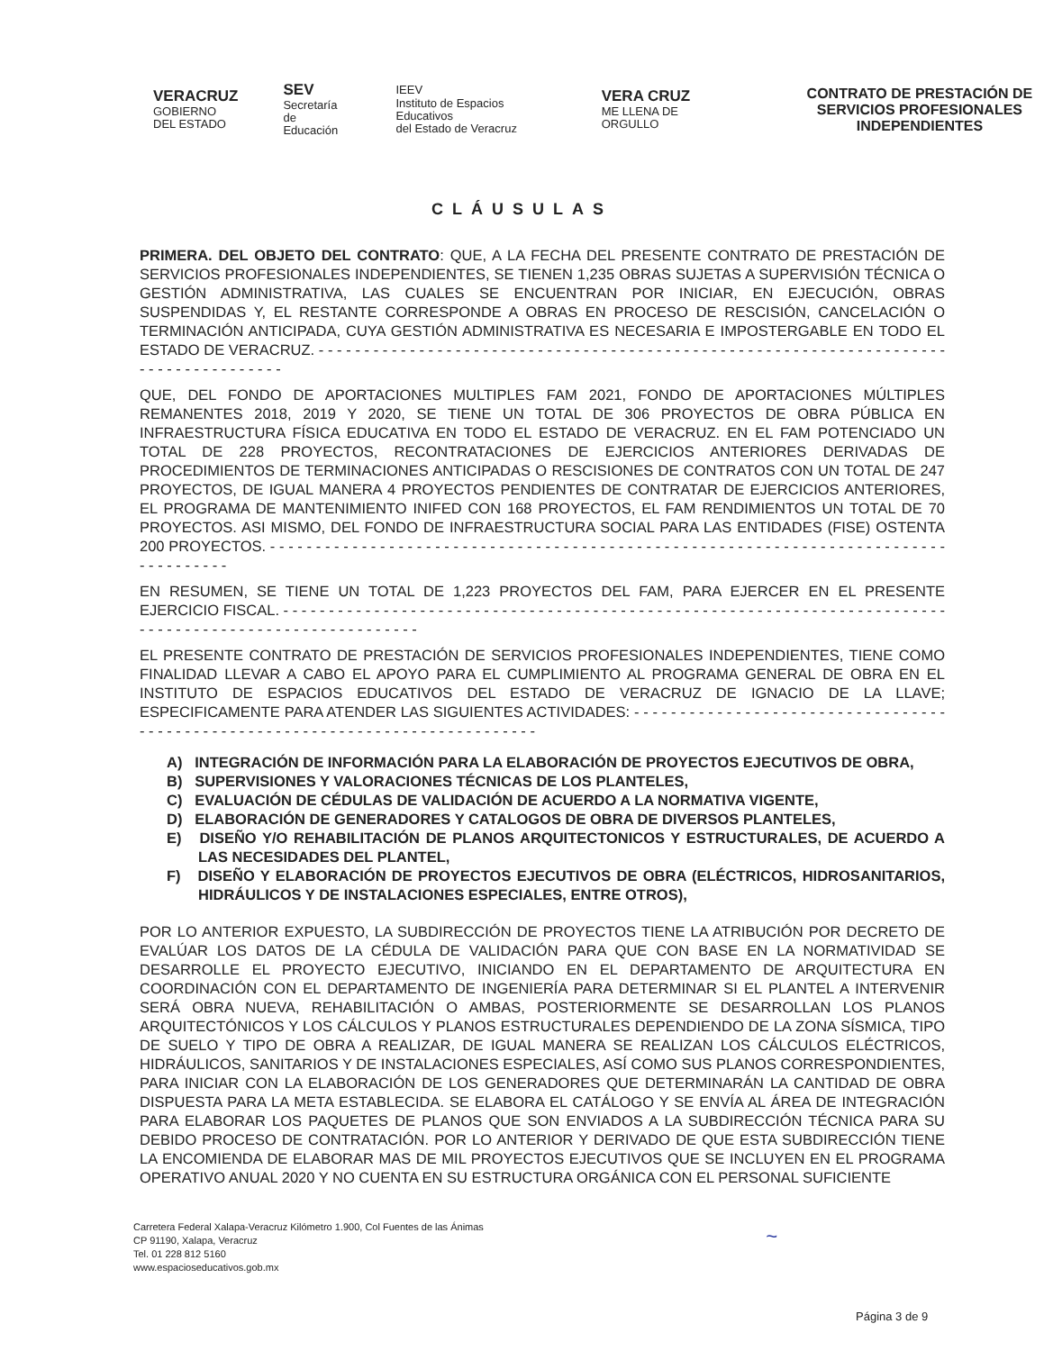VERACRUZ
GOBIERNO
DEL ESTADO
SEV
Secretaría
de Educación
IEEV
Instituto de Espacios Educativos
del Estado de Veracruz
VERA CRUZ
ME LLENA DE ORGULLO
CONTRATO DE PRESTACIÓN DE SERVICIOS PROFESIONALES INDEPENDIENTES
CLÁUSULAS
PRIMERA. DEL OBJETO DEL CONTRATO: QUE, A LA FECHA DEL PRESENTE CONTRATO DE PRESTACIÓN DE SERVICIOS PROFESIONALES INDEPENDIENTES, SE TIENEN 1,235 OBRAS SUJETAS A SUPERVISIÓN TÉCNICA O GESTIÓN ADMINISTRATIVA, LAS CUALES SE ENCUENTRAN POR INICIAR, EN EJECUCIÓN, OBRAS SUSPENDIDAS Y, EL RESTANTE CORRESPONDE A OBRAS EN PROCESO DE RESCISIÓN, CANCELACIÓN O TERMINACIÓN ANTICIPADA, CUYA GESTIÓN ADMINISTRATIVA ES NECESARIA E IMPOSTERGABLE EN TODO EL ESTADO DE VERACRUZ. - - - - - - - - - - - - - - - - - - - - - - - - - - - - - - - - - - - - - - - - - - - - - - - - - - - - - - - - - - - - - - - - - - - - - - - - - - - - - - - - - - - - -
QUE, DEL FONDO DE APORTACIONES MULTIPLES FAM 2021, FONDO DE APORTACIONES MÚLTIPLES REMANENTES 2018, 2019 Y 2020, SE TIENE UN TOTAL DE 306 PROYECTOS DE OBRA PÚBLICA EN INFRAESTRUCTURA FÍSICA EDUCATIVA EN TODO EL ESTADO DE VERACRUZ. EN EL FAM POTENCIADO UN TOTAL DE 228 PROYECTOS, RECONTRATACIONES DE EJERCICIOS ANTERIORES DERIVADAS DE PROCEDIMIENTOS DE TERMINACIONES ANTICIPADAS O RESCISIONES DE CONTRATOS CON UN TOTAL DE 247 PROYECTOS, DE IGUAL MANERA 4 PROYECTOS PENDIENTES DE CONTRATAR DE EJERCICIOS ANTERIORES, EL PROGRAMA DE MANTENIMIENTO INIFED CON 168 PROYECTOS, EL FAM RENDIMIENTOS UN TOTAL DE 70 PROYECTOS. ASI MISMO, DEL FONDO DE INFRAESTRUCTURA SOCIAL PARA LAS ENTIDADES (FISE) OSTENTA 200 PROYECTOS. - - - - - - - - - - - - - - - - - - - - - - - - - - - - - - - - - - - - - - - - - - - - - - - - - - - - - - - - - - - - - - - - - - - - - - - - - - - - - - - - - - - -
EN RESUMEN, SE TIENE UN TOTAL DE 1,223 PROYECTOS DEL FAM, PARA EJERCER EN EL PRESENTE EJERCICIO FISCAL. - - - - - - - - - - - - - - - - - - - - - - - - - - - - - - - - - - - - - - - - - - - - - - - - - - - - - - - - - - - - - - - - - - - - - - - - - - - - - - - - - - - - - - - - - - - - - - - - - - - - - - - -
EL PRESENTE CONTRATO DE PRESTACIÓN DE SERVICIOS PROFESIONALES INDEPENDIENTES, TIENE COMO FINALIDAD LLEVAR A CABO EL APOYO PARA EL CUMPLIMIENTO AL PROGRAMA GENERAL DE OBRA EN EL INSTITUTO DE ESPACIOS EDUCATIVOS DEL ESTADO DE VERACRUZ DE IGNACIO DE LA LLAVE; ESPECIFICAMENTE PARA ATENDER LAS SIGUIENTES ACTIVIDADES: - - - - - - - - - - - - - - - - - - - - - - - - - - - - - - - - - - - - - - - - - - - - - - - - - - - - - - - - - - - - - - - - - - - - - - - - - - - - - -
A) INTEGRACIÓN DE INFORMACIÓN PARA LA ELABORACIÓN DE PROYECTOS EJECUTIVOS DE OBRA,
B) SUPERVISIONES Y VALORACIONES TÉCNICAS DE LOS PLANTELES,
C) EVALUACIÓN DE CÉDULAS DE VALIDACIÓN DE ACUERDO A LA NORMATIVA VIGENTE,
D) ELABORACIÓN DE GENERADORES Y CATALOGOS DE OBRA DE DIVERSOS PLANTELES,
E) DISEÑO Y/O REHABILITACIÓN DE PLANOS ARQUITECTONICOS Y ESTRUCTURALES, DE ACUERDO A LAS NECESIDADES DEL PLANTEL,
F) DISEÑO Y ELABORACIÓN DE PROYECTOS EJECUTIVOS DE OBRA (ELÉCTRICOS, HIDROSANITARIOS, HIDRÁULICOS Y DE INSTALACIONES ESPECIALES, ENTRE OTROS),
POR LO ANTERIOR EXPUESTO, LA SUBDIRECCIÓN DE PROYECTOS TIENE LA ATRIBUCIÓN POR DECRETO DE EVALÚAR LOS DATOS DE LA CÉDULA DE VALIDACIÓN PARA QUE CON BASE EN LA NORMATIVIDAD SE DESARROLLE EL PROYECTO EJECUTIVO, INICIANDO EN EL DEPARTAMENTO DE ARQUITECTURA EN COORDINACIÓN CON EL DEPARTAMENTO DE INGENIERÍA PARA DETERMINAR SI EL PLANTEL A INTERVENIR SERÁ OBRA NUEVA, REHABILITACIÓN O AMBAS, POSTERIORMENTE SE DESARROLLAN LOS PLANOS ARQUITECTÓNICOS Y LOS CÁLCULOS Y PLANOS ESTRUCTURALES DEPENDIENDO DE LA ZONA SÍSMICA, TIPO DE SUELO Y TIPO DE OBRA A REALIZAR, DE IGUAL MANERA SE REALIZAN LOS CÁLCULOS ELÉCTRICOS, HIDRÁULICOS, SANITARIOS Y DE INSTALACIONES ESPECIALES, ASÍ COMO SUS PLANOS CORRESPONDIENTES, PARA INICIAR CON LA ELABORACIÓN DE LOS GENERADORES QUE DETERMINARÁN LA CANTIDAD DE OBRA DISPUESTA PARA LA META ESTABLECIDA. SE ELABORA EL CATÁLOGO Y SE ENVÍA AL ÁREA DE INTEGRACIÓN PARA ELABORAR LOS PAQUETES DE PLANOS QUE SON ENVIADOS A LA SUBDIRECCIÓN TÉCNICA PARA SU DEBIDO PROCESO DE CONTRATACIÓN. POR LO ANTERIOR Y DERIVADO DE QUE ESTA SUBDIRECCIÓN TIENE LA ENCOMIENDA DE ELABORAR MAS DE MIL PROYECTOS EJECUTIVOS QUE SE INCLUYEN EN EL PROGRAMA OPERATIVO ANUAL 2020 Y NO CUENTA EN SU ESTRUCTURA ORGÁNICA CON EL PERSONAL SUFICIENTE
Carretera Federal Xalapa-Veracruz Kilómetro 1.900, Col Fuentes de las Ánimas
CP 91190, Xalapa, Veracruz
Tel. 01 228 812 5160
www.espacioseducativos.gob.mx
~
Página 3 de 9